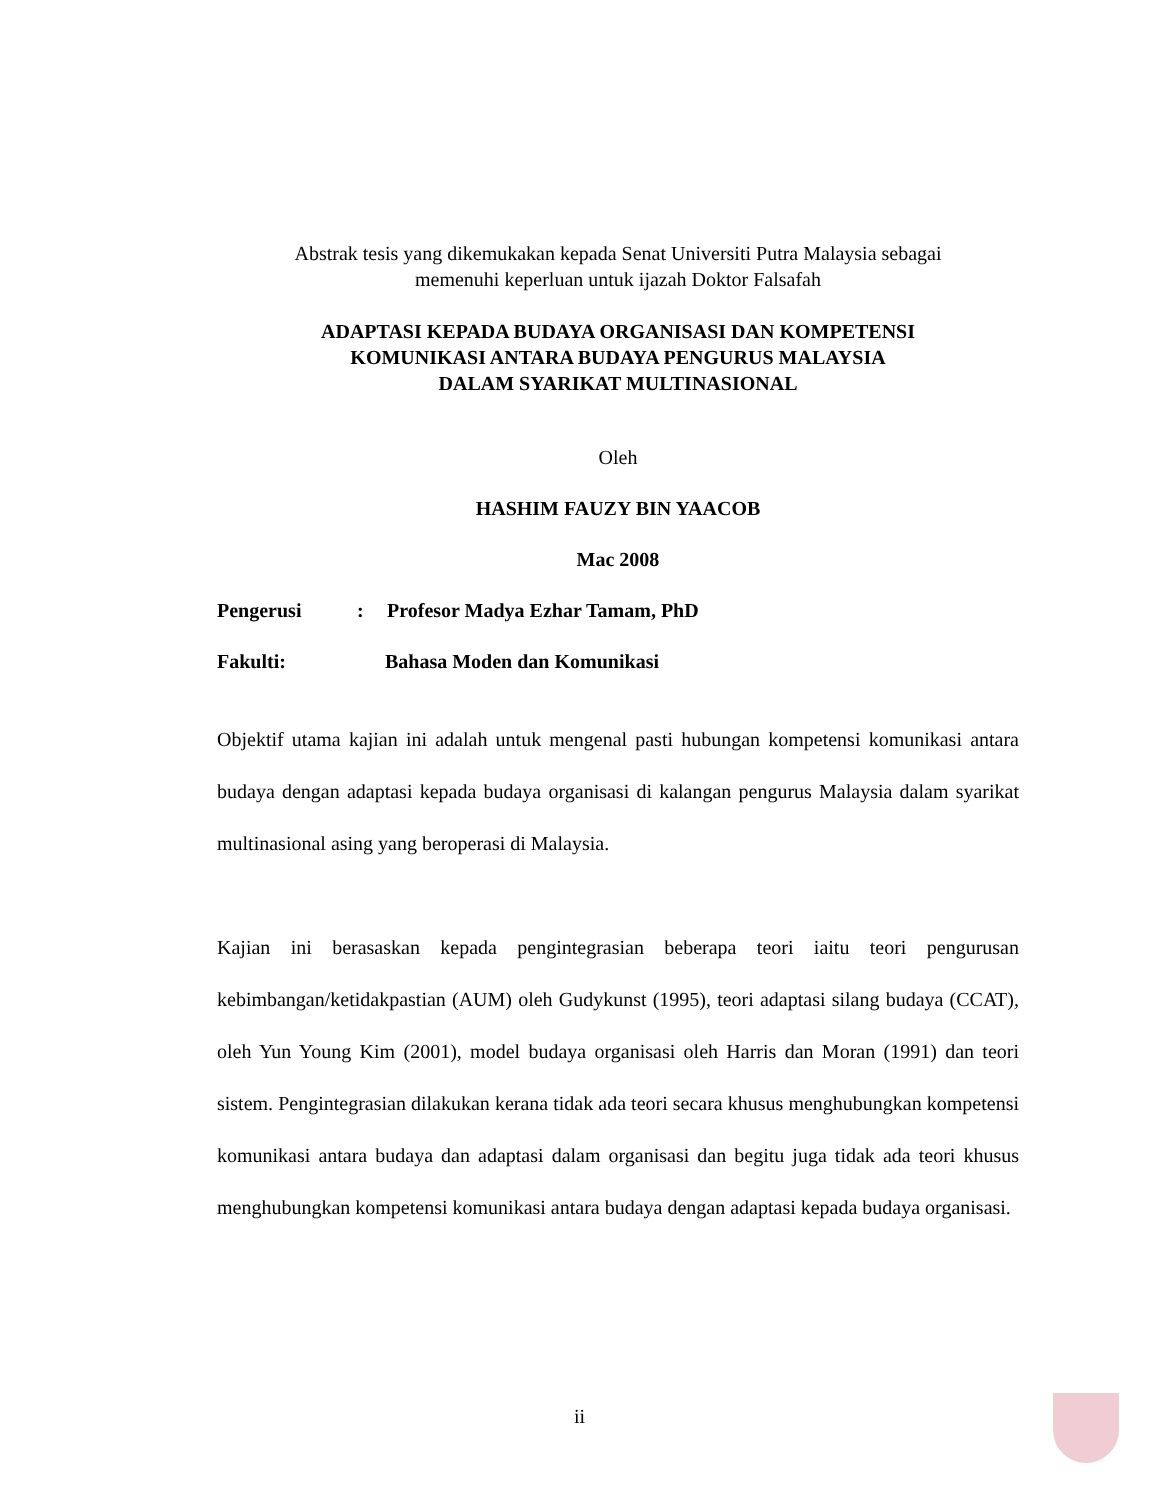Abstrak tesis yang dikemukakan kepada Senat Universiti Putra Malaysia sebagai
memenuhi keperluan untuk ijazah Doktor Falsafah
ADAPTASI KEPADA BUDAYA ORGANISASI DAN KOMPETENSI
KOMUNIKASI ANTARA BUDAYA PENGURUS MALAYSIA
DALAM SYARIKAT MULTINASIONAL
Oleh
HASHIM FAUZY BIN YAACOB
Mac 2008
Pengerusi: Profesor Madya Ezhar Tamam, PhD
Fakulti: Bahasa Moden dan Komunikasi
Objektif utama kajian ini adalah untuk mengenal pasti hubungan kompetensi komunikasi antara budaya dengan adaptasi kepada budaya organisasi di kalangan pengurus Malaysia dalam syarikat multinasional asing yang beroperasi di Malaysia.
Kajian ini berasaskan kepada pengintegrasian beberapa teori iaitu teori pengurusan kebimbangan/ketidakpastian (AUM) oleh Gudykunst (1995), teori adaptasi silang budaya (CCAT), oleh Yun Young Kim (2001), model budaya organisasi oleh Harris dan Moran (1991) dan teori sistem. Pengintegrasian dilakukan kerana tidak ada teori secara khusus menghubungkan kompetensi komunikasi antara budaya dan adaptasi dalam organisasi dan begitu juga tidak ada teori khusus menghubungkan kompetensi komunikasi antara budaya dengan adaptasi kepada budaya organisasi.
ii